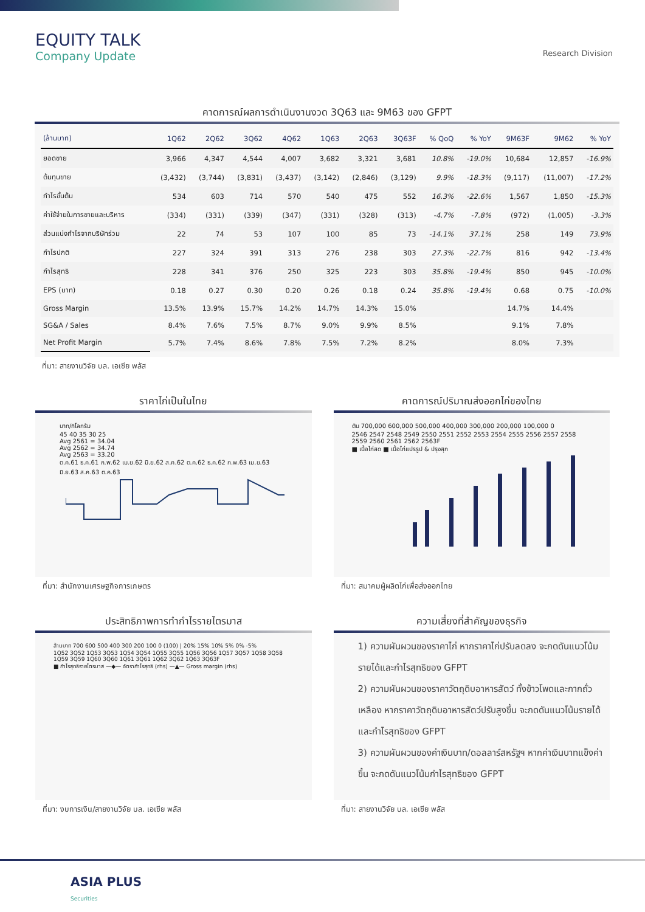EQUITY TALK
Company Update
Research Division
คาดการณ์ผลการดำเนินงานงวด 3Q63 และ 9M63 ของ GFPT
| (ล้านบาท) | 1Q62 | 2Q62 | 3Q62 | 4Q62 | 1Q63 | 2Q63 | 3Q63F | % QoQ | % YoY | 9M63F | 9M62 | % YoY |
| --- | --- | --- | --- | --- | --- | --- | --- | --- | --- | --- | --- | --- |
| ยอดขาย | 3,966 | 4,347 | 4,544 | 4,007 | 3,682 | 3,321 | 3,681 | 10.8% | -19.0% | 10,684 | 12,857 | -16.9% |
| ต้นทุนขาย | (3,432) | (3,744) | (3,831) | (3,437) | (3,142) | (2,846) | (3,129) | 9.9% | -18.3% | (9,117) | (11,007) | -17.2% |
| กำไรขั้นต้น | 534 | 603 | 714 | 570 | 540 | 475 | 552 | 16.3% | -22.6% | 1,567 | 1,850 | -15.3% |
| ค่าใช้จ่ายในการขายและบริหาร | (334) | (331) | (339) | (347) | (331) | (328) | (313) | -4.7% | -7.8% | (972) | (1,005) | -3.3% |
| ส่วนแบ่งกำไรจากบริษัทร่วม | 22 | 74 | 53 | 107 | 100 | 85 | 73 | -14.1% | 37.1% | 258 | 149 | 73.9% |
| กำไรปกติ | 227 | 324 | 391 | 313 | 276 | 238 | 303 | 27.3% | -22.7% | 816 | 942 | -13.4% |
| กำไรสุทธิ | 228 | 341 | 376 | 250 | 325 | 223 | 303 | 35.8% | -19.4% | 850 | 945 | -10.0% |
| EPS (บาท) | 0.18 | 0.27 | 0.30 | 0.20 | 0.26 | 0.18 | 0.24 | 35.8% | -19.4% | 0.68 | 0.75 | -10.0% |
| Gross Margin | 13.5% | 13.9% | 15.7% | 14.2% | 14.7% | 14.3% | 15.0% | | | 14.7% | 14.4% | |
| SG&A / Sales | 8.4% | 7.6% | 7.5% | 8.7% | 9.0% | 9.9% | 8.5% | | | 9.1% | 7.8% | |
| Net Profit Margin | 5.7% | 7.4% | 8.6% | 7.8% | 7.5% | 7.2% | 8.2% | | | 8.0% | 7.3% | |
ที่มา: สายงานวิจัย บล. เอเซีย พลัส
ราคาไก่เป็นในไทย
บาท/กิโลกรัม
45 40 35 30 25
Avg 2561 = 34.04
Avg 2562 = 34.74
Avg 2563 = 33.20
ต.ค.61 ธ.ค.61 ก.พ.62 เม.ย.62 มิ.ย.62 ส.ค.62 ต.ค.62 ธ.ค.62 ก.พ.63 เม.ย.63 มิ.ย.63 ส.ค.63 ต.ค.63
ที่มา: สำนักงานเศรษฐกิจการเกษตร
คาดการณ์ปริมาณส่งออกไก่ของไทย
ตัน 700,000 600,000 500,000 400,000 300,000 200,000 100,000 0
2546 2547 2548 2549 2550 2551 2552 2553 2554 2555 2556 2557 2558 2559 2560 2561 2562 2563F
■ เนื้อไก่สด ■ เนื้อไก่แปรรูป & ปรุงสุก
ที่มา: สมาคมผู้ผลิตไก่เพื่อส่งออกไทย
ประสิทธิภาพการทำกำไรรายไตรมาส
ล้านบาท 700 600 500 400 300 200 100 0 (100) | 20% 15% 10% 5% 0% -5%
1Q52 3Q52 1Q53 3Q53 1Q54 3Q54 1Q55 3Q55 1Q56 3Q56 1Q57 3Q57 1Q58 3Q58 1Q59 3Q59 1Q60 3Q60 1Q61 3Q61 1Q62 3Q62 1Q63 3Q63F
■ กำไรสุทธิรายไตรมาส —◆— อัตรากำไรสุทธิ (rhs) —▲— Gross margin (rhs)
ที่มา: งบการเงิน/สายงานวิจัย บล. เอเซีย พลัส
ความเสี่ยงที่สำคัญของธุรกิจ
1) ความผันผวนของราคาไก่ หากราคาไก่ปรับลดลง จะกดดันแนวโน้มรายได้และกำไรสุทธิของ GFPT
2) ความผันผวนของราคาวัตถุดิบอาหารสัตว์ ทั้งข้าวโพดและกากถั่วเหลือง หากราคาวัตถุดิบอาหารสัตว์ปรับสูงขึ้น จะกดดันแนวโน้มรายได้และกำไรสุทธิของ GFPT
3) ความผันผวนของค่าเงินบาท/ดอลลาร์สหรัฐฯ หากค่าเงินบาทแข็งค่าขึ้น จะกดดันแนวโน้มกำไรสุทธิของ GFPT
ที่มา: สายงานวิจัย บล. เอเซีย พลัส
ASIA PLUS
Securities